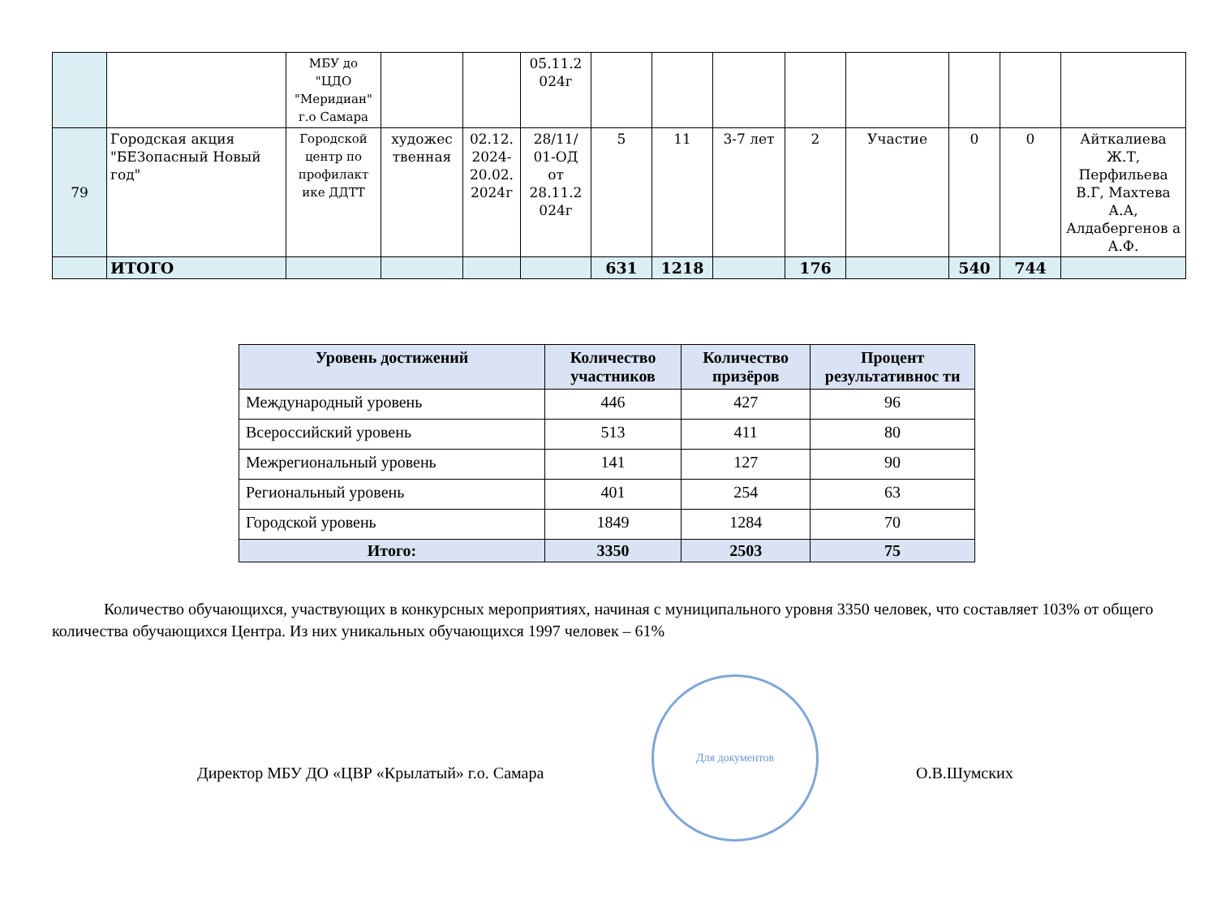| | | МБУ до "ЦДО "Меридиан" г.о Самара | | | 05.11.2 024г | | | | | | | | |
| 79 | Городская акция "БЕЗопасный Новый год" | Городской центр по профилакт ике ДДТТ | художес твенная | 02.12. 2024-20.02. 2024г | 28/11/ 01-ОД от 28.11.2 024г | 5 | 11 | 3-7 лет | 2 | Участие | 0 | 0 | Айткалиева Ж.Т, Перфильева В.Г, Махтева А.А, Алдабергенов а А.Ф. |
| | ИТОГО | | | | | 631 | 1218 | | 176 | | 540 | 744 | |
| Уровень достижений | Количество участников | Количество призёров | Процент результативнос ти |
| --- | --- | --- | --- |
| Международный уровень | 446 | 427 | 96 |
| Всероссийский уровень | 513 | 411 | 80 |
| Межрегиональный уровень | 141 | 127 | 90 |
| Региональный уровень | 401 | 254 | 63 |
| Городской уровень | 1849 | 1284 | 70 |
| Итого: | 3350 | 2503 | 75 |
Количество обучающихся, участвующих в конкурсных мероприятиях, начиная с муниципального уровня 3350 человек, что составляет 103% от общего количества обучающихся Центра. Из них уникальных обучающихся 1997 человек – 61%
Директор МБУ ДО «ЦВР «Крылатый» г.о. Самара
Для документов
О.В.Шумских